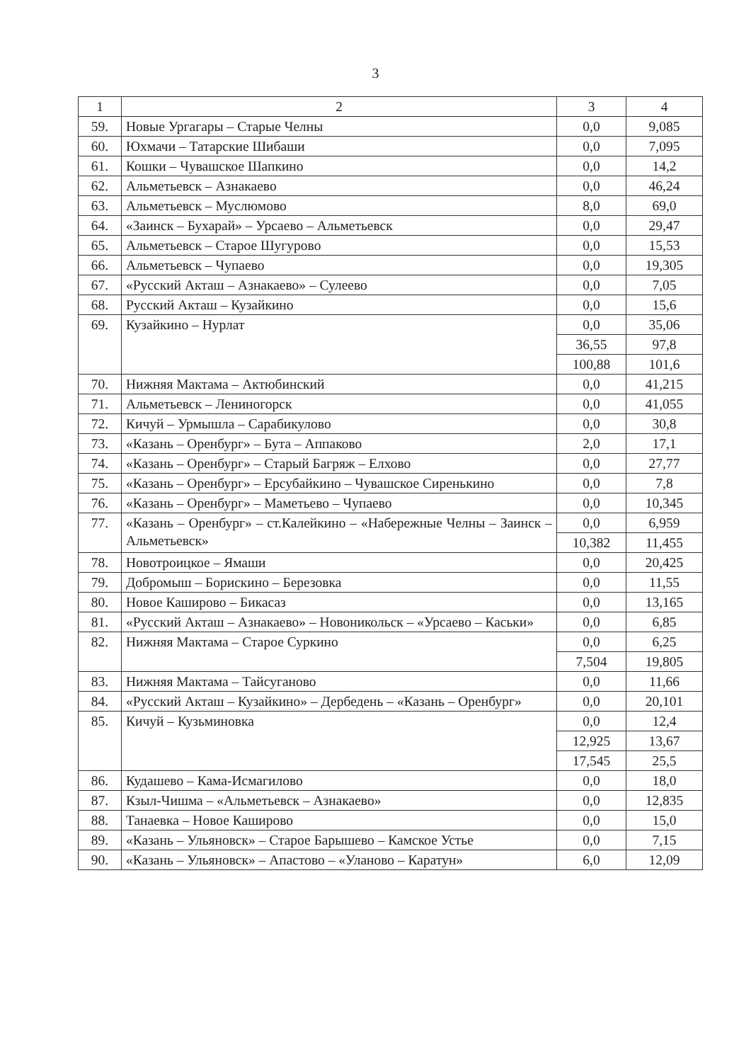3
| 1 | 2 | 3 | 4 |
| 59. | Новые Ургагары – Старые Челны | 0,0 | 9,085 |
| 60. | Юхмачи – Татарские Шибаши | 0,0 | 7,095 |
| 61. | Кошки – Чувашское Шапкино | 0,0 | 14,2 |
| 62. | Альметьевск – Азнакаево | 0,0 | 46,24 |
| 63. | Альметьевск – Муслюмово | 8,0 | 69,0 |
| 64. | «Заинск – Бухарай» – Урсаево – Альметьевск | 0,0 | 29,47 |
| 65. | Альметьевск – Старое Шугурово | 0,0 | 15,53 |
| 66. | Альметьевск – Чупаево | 0,0 | 19,305 |
| 67. | «Русский Акташ – Азнакаево» – Сулеево | 0,0 | 7,05 |
| 68. | Русский Акташ – Кузайкино | 0,0 | 15,6 |
| 69. | Кузайкино – Нурлат | 0,0 | 35,06 |
| | | 36,55 | 97,8 |
| | | 100,88 | 101,6 |
| 70. | Нижняя Мактама – Актюбинский | 0,0 | 41,215 |
| 71. | Альметьевск – Лениногорск | 0,0 | 41,055 |
| 72. | Кичуй – Урмышла – Сарабикулово | 0,0 | 30,8 |
| 73. | «Казань – Оренбург» – Бута – Аппаково | 2,0 | 17,1 |
| 74. | «Казань – Оренбург» – Старый Багряж – Елхово | 0,0 | 27,77 |
| 75. | «Казань – Оренбург» – Ерсубайкино – Чувашское Сиренькино | 0,0 | 7,8 |
| 76. | «Казань – Оренбург» – Маметьево – Чупаево | 0,0 | 10,345 |
| 77. | «Казань – Оренбург» – ст.Калейкино – «Набережные Челны – Заинск – Альметьевск» | 0,0 | 6,959 |
| | | 10,382 | 11,455 |
| 78. | Новотроицкое – Ямаши | 0,0 | 20,425 |
| 79. | Добромыш – Борискино – Березовка | 0,0 | 11,55 |
| 80. | Новое Каширово – Бикасаз | 0,0 | 13,165 |
| 81. | «Русский Акташ – Азнакаево» – Новоникольск – «Урсаево – Каськи» | 0,0 | 6,85 |
| 82. | Нижняя Мактама – Старое Суркино | 0,0 | 6,25 |
| | | 7,504 | 19,805 |
| 83. | Нижняя Мактама – Тайсуганово | 0,0 | 11,66 |
| 84. | «Русский Акташ – Кузайкино» – Дербедень – «Казань – Оренбург» | 0,0 | 20,101 |
| 85. | Кичуй – Кузьминовка | 0,0 | 12,4 |
| | | 12,925 | 13,67 |
| | | 17,545 | 25,5 |
| 86. | Кудашево – Кама-Исмагилово | 0,0 | 18,0 |
| 87. | Кзыл-Чишма – «Альметьевск – Азнакаево» | 0,0 | 12,835 |
| 88. | Танаевка – Новое Каширово | 0,0 | 15,0 |
| 89. | «Казань – Ульяновск» – Старое Барышево – Камское Устье | 0,0 | 7,15 |
| 90. | «Казань – Ульяновск» – Апастово – «Уланово – Каратун» | 6,0 | 12,09 |